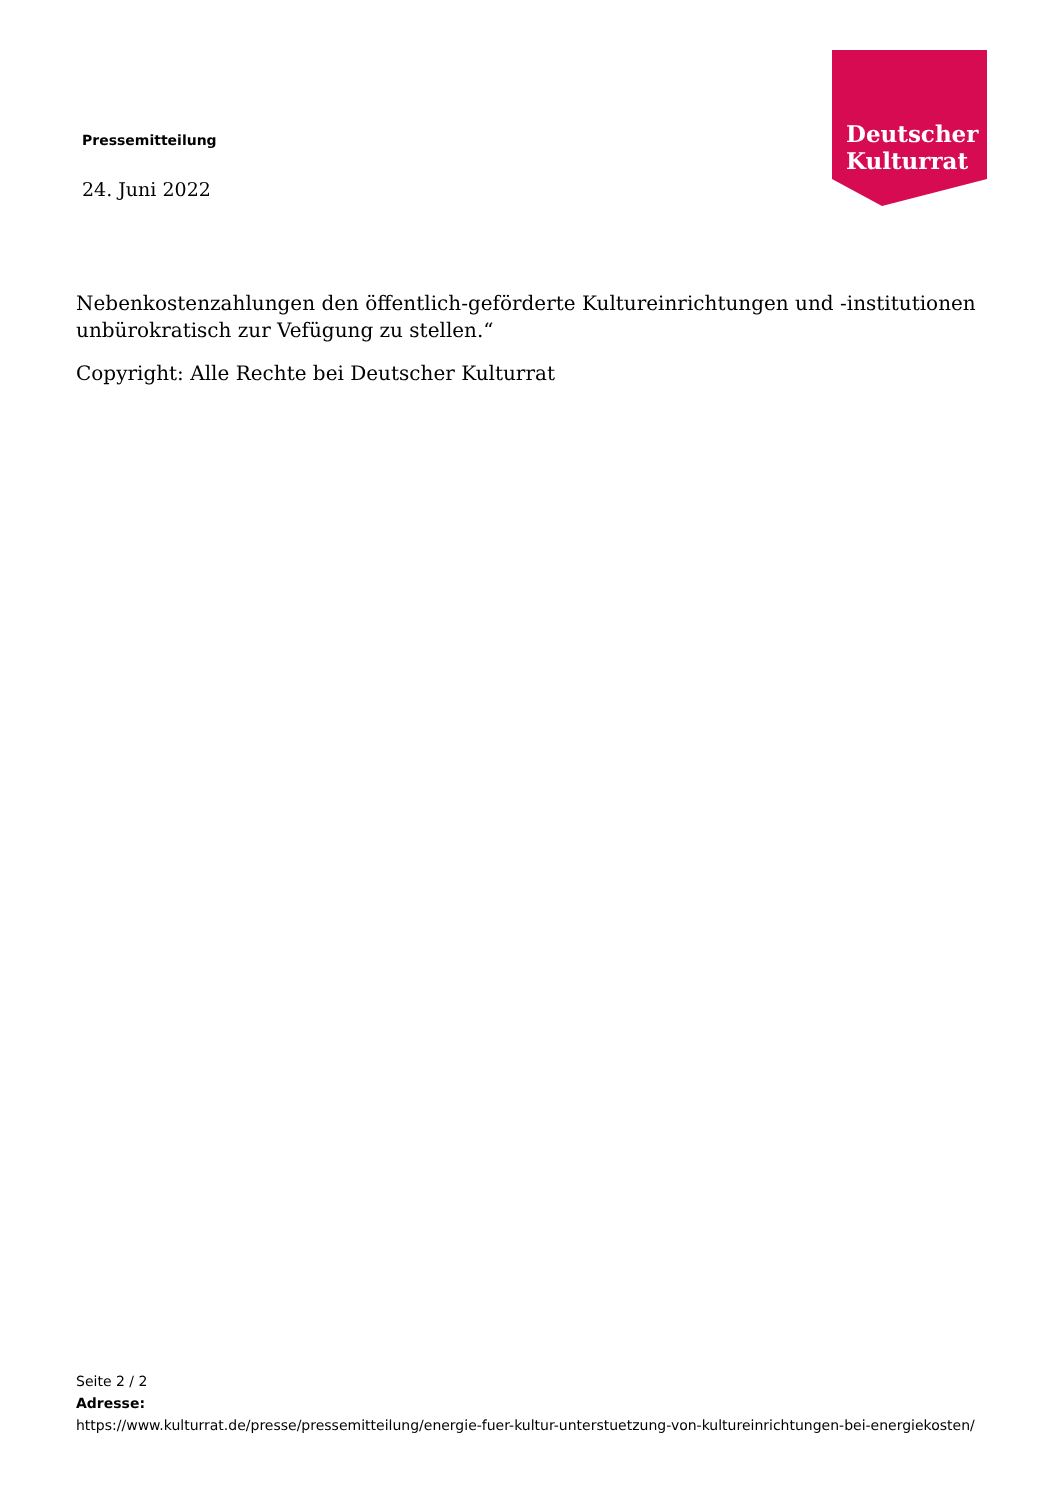Pressemitteilung
24. Juni 2022
Deutscher
Kulturrat
Nebenkostenzahlungen den öffentlich-geförderte Kultureinrichtungen und -institutionen unbürokratisch zur Vefügung zu stellen.“
Copyright: Alle Rechte bei Deutscher Kulturrat
Seite 2 / 2
Adresse:
https://www.kulturrat.de/presse/pressemitteilung/energie-fuer-kultur-unterstuetzung-von-kultureinrichtungen-bei-energiekosten/